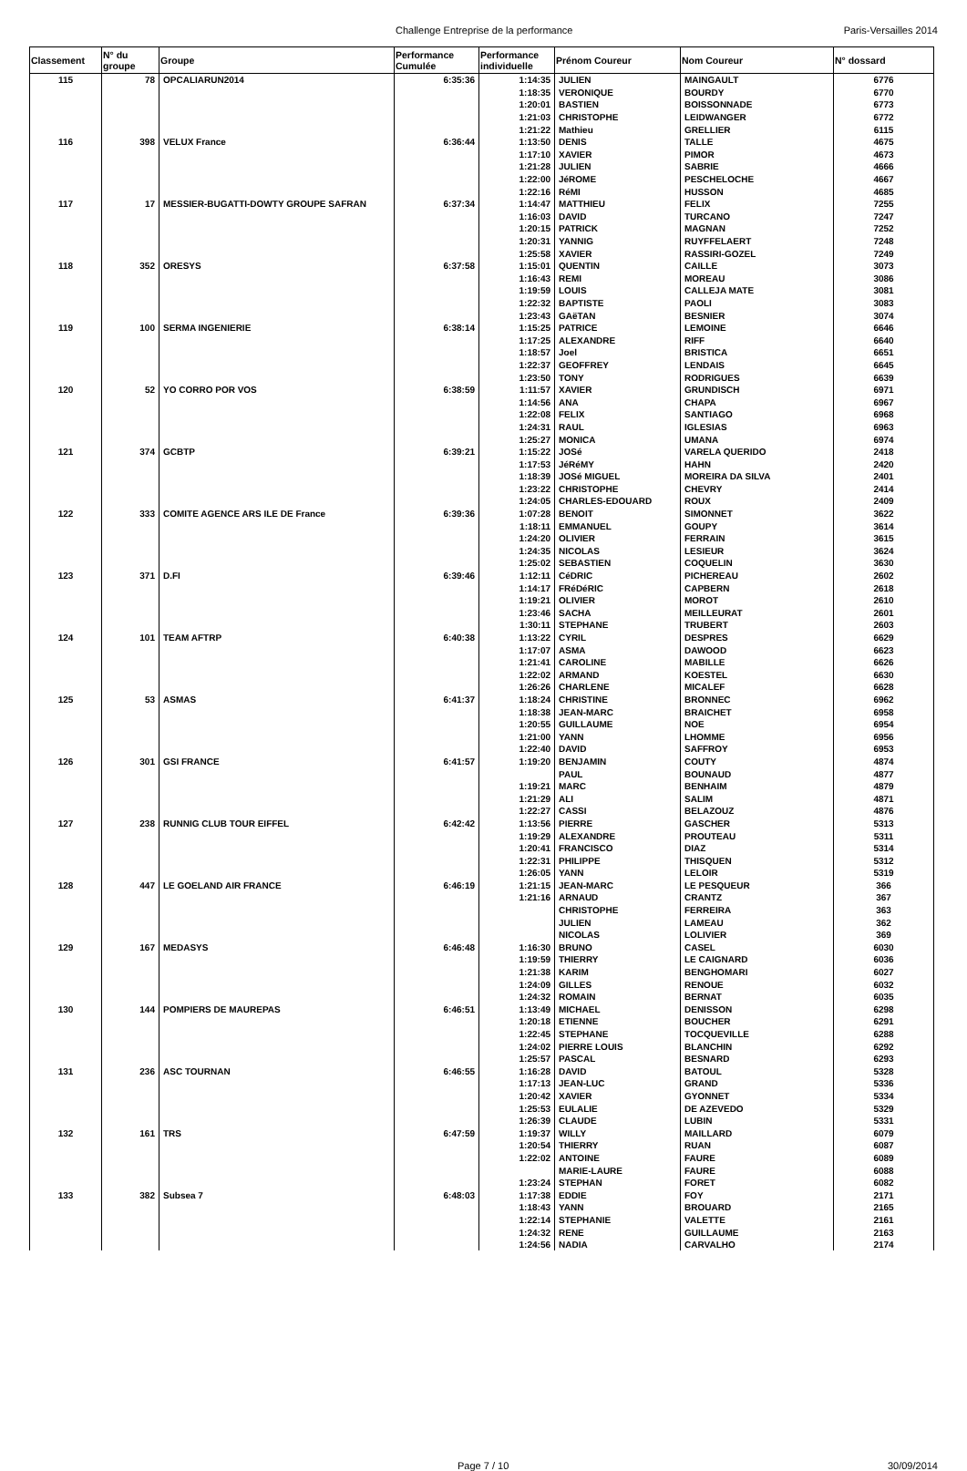Challenge Entreprise de la performance Paris-Versailles 2014
| Classement | N° du groupe | Groupe | Performance Cumulée | Performance individuelle | Prénom Coureur | Nom Coureur | N° dossard |
| --- | --- | --- | --- | --- | --- | --- | --- |
| 115 | 78 | OPCALIARUN2014 | 6:35:36 | 1:14:35 | JULIEN | MAINGAULT | 6776 |
| | | | | 1:18:35 | VERONIQUE | BOURDY | 6770 |
| | | | | 1:20:01 | BASTIEN | BOISSONNADE | 6773 |
| | | | | 1:21:03 | CHRISTOPHE | LEIDWANGER | 6772 |
| | | | | 1:21:22 | Mathieu | GRELLIER | 6115 |
| 116 | 398 | VELUX France | 6:36:44 | 1:13:50 | DENIS | TALLE | 4675 |
| | | | | 1:17:10 | XAVIER | PIMOR | 4673 |
| | | | | 1:21:28 | JULIEN | SABRIE | 4666 |
| | | | | 1:22:00 | JéROME | PESCHELOCHE | 4667 |
| | | | | 1:22:16 | RéMI | HUSSON | 4685 |
| 117 | 17 | MESSIER-BUGATTI-DOWTY GROUPE SAFRAN | 6:37:34 | 1:14:47 | MATTHIEU | FELIX | 7255 |
| | | | | 1:16:03 | DAVID | TURCANO | 7247 |
| | | | | 1:20:15 | PATRICK | MAGNAN | 7252 |
| | | | | 1:20:31 | YANNIG | RUYFFELAERT | 7248 |
| | | | | 1:25:58 | XAVIER | RASSIRI-GOZEL | 7249 |
| 118 | 352 | ORESYS | 6:37:58 | 1:15:01 | QUENTIN | CAILLE | 3073 |
| | | | | 1:16:43 | REMI | MOREAU | 3086 |
| | | | | 1:19:59 | LOUIS | CALLEJA MATE | 3081 |
| | | | | 1:22:32 | BAPTISTE | PAOLI | 3083 |
| | | | | 1:23:43 | GAëTAN | BESNIER | 3074 |
| 119 | 100 | SERMA INGENIERIE | 6:38:14 | 1:15:25 | PATRICE | LEMOINE | 6646 |
| | | | | 1:17:25 | ALEXANDRE | RIFF | 6640 |
| | | | | 1:18:57 | Joel | BRISTICA | 6651 |
| | | | | 1:22:37 | GEOFFREY | LENDAIS | 6645 |
| | | | | 1:23:50 | TONY | RODRIGUES | 6639 |
| 120 | 52 | YO CORRO POR VOS | 6:38:59 | 1:11:57 | XAVIER | GRUNDISCH | 6971 |
| | | | | 1:14:56 | ANA | CHAPA | 6967 |
| | | | | 1:22:08 | FELIX | SANTIAGO | 6968 |
| | | | | 1:24:31 | RAUL | IGLESIAS | 6963 |
| | | | | 1:25:27 | MONICA | UMANA | 6974 |
| 121 | 374 | GCBTP | 6:39:21 | 1:15:22 | JOSé | VARELA QUERIDO | 2418 |
| | | | | 1:17:53 | JéRéMY | HAHN | 2420 |
| | | | | 1:18:39 | JOSé MIGUEL | MOREIRA DA SILVA | 2401 |
| | | | | 1:23:22 | CHRISTOPHE | CHEVRY | 2414 |
| | | | | 1:24:05 | CHARLES-EDOUARD | ROUX | 2409 |
| 122 | 333 | COMITE AGENCE ARS ILE DE France | 6:39:36 | 1:07:28 | BENOIT | SIMONNET | 3622 |
| | | | | 1:18:11 | EMMANUEL | GOUPY | 3614 |
| | | | | 1:24:20 | OLIVIER | FERRAIN | 3615 |
| | | | | 1:24:35 | NICOLAS | LESIEUR | 3624 |
| | | | | 1:25:02 | SEBASTIEN | COQUELIN | 3630 |
| 123 | 371 | D.FI | 6:39:46 | 1:12:11 | CéDRIC | PICHEREAU | 2602 |
| | | | | 1:14:17 | FRéDéRIC | CAPBERN | 2618 |
| | | | | 1:19:21 | OLIVIER | MOROT | 2610 |
| | | | | 1:23:46 | SACHA | MEILLEURAT | 2601 |
| | | | | 1:30:11 | STEPHANE | TRUBERT | 2603 |
| 124 | 101 | TEAM AFTRP | 6:40:38 | 1:13:22 | CYRIL | DESPRES | 6629 |
| | | | | 1:17:07 | ASMA | DAWOOD | 6623 |
| | | | | 1:21:41 | CAROLINE | MABILLE | 6626 |
| | | | | 1:22:02 | ARMAND | KOESTEL | 6630 |
| | | | | 1:26:26 | CHARLENE | MICALEF | 6628 |
| 125 | 53 | ASMAS | 6:41:37 | 1:18:24 | CHRISTINE | BRONNEC | 6962 |
| | | | | 1:18:38 | JEAN-MARC | BRAICHET | 6958 |
| | | | | 1:20:55 | GUILLAUME | NOE | 6954 |
| | | | | 1:21:00 | YANN | LHOMME | 6956 |
| | | | | 1:22:40 | DAVID | SAFFROY | 6953 |
| 126 | 301 | GSI FRANCE | 6:41:57 | 1:19:20 | BENJAMIN | COUTY | 4874 |
| | | | | | PAUL | BOUNAUD | 4877 |
| | | | | 1:19:21 | MARC | BENHAIM | 4879 |
| | | | | 1:21:29 | ALI | SALIM | 4871 |
| | | | | 1:22:27 | CASSI | BELAZOUZ | 4876 |
| 127 | 238 | RUNNIG CLUB TOUR EIFFEL | 6:42:42 | 1:13:56 | PIERRE | GASCHER | 5313 |
| | | | | 1:19:29 | ALEXANDRE | PROUTEAU | 5311 |
| | | | | 1:20:41 | FRANCISCO | DIAZ | 5314 |
| | | | | 1:22:31 | PHILIPPE | THISQUEN | 5312 |
| | | | | 1:26:05 | YANN | LELOIR | 5319 |
| 128 | 447 | LE GOELAND AIR FRANCE | 6:46:19 | 1:21:15 | JEAN-MARC | LE PESQUEUR | 366 |
| | | | | 1:21:16 | ARNAUD | CRANTZ | 367 |
| | | | | | CHRISTOPHE | FERREIRA | 363 |
| | | | | | JULIEN | LAMEAU | 362 |
| | | | | | NICOLAS | LOLIVIER | 369 |
| 129 | 167 | MEDASYS | 6:46:48 | 1:16:30 | BRUNO | CASEL | 6030 |
| | | | | 1:19:59 | THIERRY | LE CAIGNARD | 6036 |
| | | | | 1:21:38 | KARIM | BENGHOMARI | 6027 |
| | | | | 1:24:09 | GILLES | RENOUE | 6032 |
| | | | | 1:24:32 | ROMAIN | BERNAT | 6035 |
| 130 | 144 | POMPIERS DE MAUREPAS | 6:46:51 | 1:13:49 | MICHAEL | DENISSON | 6298 |
| | | | | 1:20:18 | ETIENNE | BOUCHER | 6291 |
| | | | | 1:22:45 | STEPHANE | TOCQUEVILLE | 6288 |
| | | | | 1:24:02 | PIERRE LOUIS | BLANCHIN | 6292 |
| | | | | 1:25:57 | PASCAL | BESNARD | 6293 |
| 131 | 236 | ASC TOURNAN | 6:46:55 | 1:16:28 | DAVID | BATOUL | 5328 |
| | | | | 1:17:13 | JEAN-LUC | GRAND | 5336 |
| | | | | 1:20:42 | XAVIER | GYONNET | 5334 |
| | | | | 1:25:53 | EULALIE | DE AZEVEDO | 5329 |
| | | | | 1:26:39 | CLAUDE | LUBIN | 5331 |
| 132 | 161 | TRS | 6:47:59 | 1:19:37 | WILLY | MAILLARD | 6079 |
| | | | | 1:20:54 | THIERRY | RUAN | 6087 |
| | | | | 1:22:02 | ANTOINE | FAURE | 6089 |
| | | | | | MARIE-LAURE | FAURE | 6088 |
| | | | | 1:23:24 | STEPHAN | FORET | 6082 |
| 133 | 382 | Subsea 7 | 6:48:03 | 1:17:38 | EDDIE | FOY | 2171 |
| | | | | 1:18:43 | YANN | BROUARD | 2165 |
| | | | | 1:22:14 | STEPHANIE | VALETTE | 2161 |
| | | | | 1:24:32 | RENE | GUILLAUME | 2163 |
| | | | | 1:24:56 | NADIA | CARVALHO | 2174 |
Page 7 / 10 30/09/2014